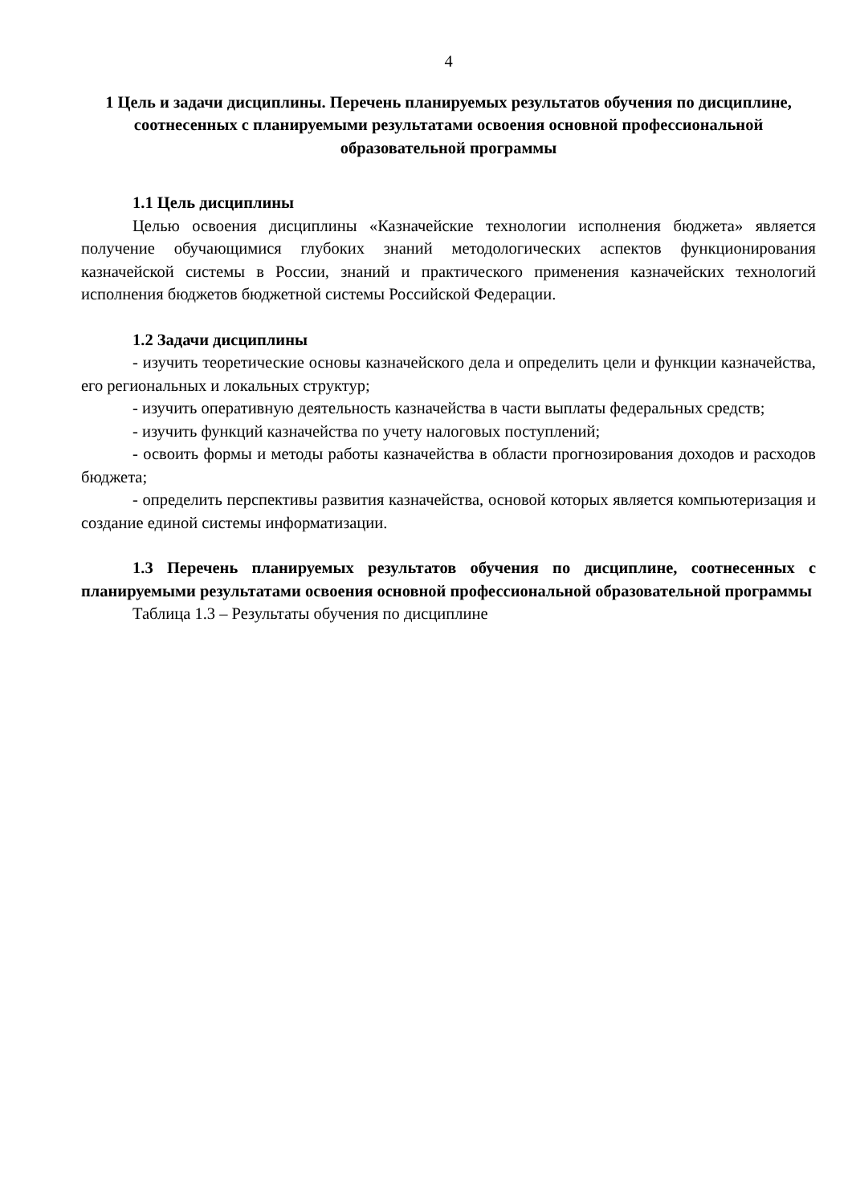4
1 Цель и задачи дисциплины. Перечень планируемых результатов обучения по дисциплине, соотнесенных с планируемыми результатами освоения основной профессиональной образовательной программы
1.1 Цель дисциплины
Целью освоения дисциплины «Казначейские технологии исполнения бюджета» является получение обучающимися глубоких знаний методологических аспектов функционирования казначейской системы в России, знаний и практического применения казначейских технологий исполнения бюджетов бюджетной системы Российской Федерации.
1.2 Задачи дисциплины
- изучить теоретические основы казначейского дела и определить цели и функции казначейства, его региональных и локальных структур;
- изучить оперативную деятельность казначейства в части выплаты федеральных средств;
- изучить функций казначейства по учету налоговых поступлений;
- освоить формы и методы работы казначейства в области прогнозирования доходов и расходов бюджета;
- определить перспективы развития казначейства, основой которых является компьютеризация и создание единой системы информатизации.
1.3 Перечень планируемых результатов обучения по дисциплине, соотнесенных с планируемыми результатами освоения основной профессиональной образовательной программы
Таблица 1.3 – Результаты обучения по дисциплине